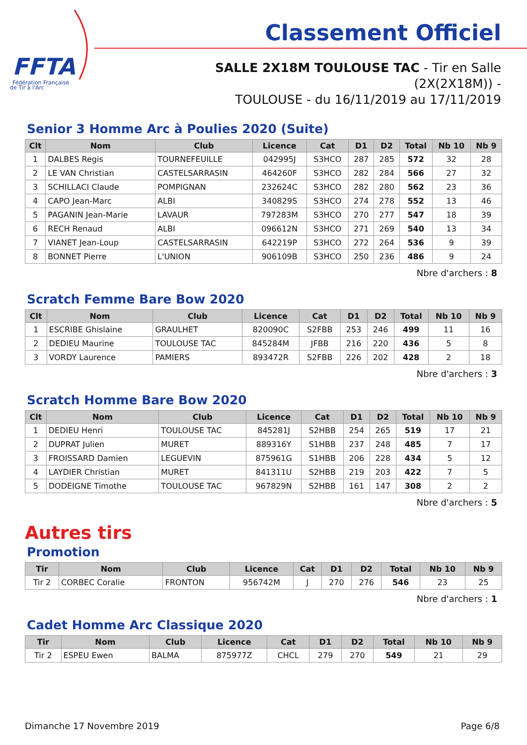FFTA
Fédération Française
de Tir à l'Arc
Classement Officiel
SALLE 2X18M TOULOUSE TAC - Tir en Salle (2X(2X18M)) -
TOULOUSE - du 16/11/2019 au 17/11/2019
Senior 3 Homme Arc à Poulies 2020 (Suite)
| Clt | Nom | Club | Licence | Cat | D1 | D2 | Total | Nb 10 | Nb 9 |
| --- | --- | --- | --- | --- | --- | --- | --- | --- | --- |
| 1 | DALBES Regis | TOURNEFEUILLE | 042995J | S3HCO | 287 | 285 | 572 | 32 | 28 |
| 2 | LE VAN Christian | CASTELSARRASIN | 464260F | S3HCO | 282 | 284 | 566 | 27 | 32 |
| 3 | SCHILLACI Claude | POMPIGNAN | 232624C | S3HCO | 282 | 280 | 562 | 23 | 36 |
| 4 | CAPO Jean-Marc | ALBI | 340829S | S3HCO | 274 | 278 | 552 | 13 | 46 |
| 5 | PAGANIN Jean-Marie | LAVAUR | 797283M | S3HCO | 270 | 277 | 547 | 18 | 39 |
| 6 | RECH Renaud | ALBI | 096612N | S3HCO | 271 | 269 | 540 | 13 | 34 |
| 7 | VIANET Jean-Loup | CASTELSARRASIN | 642219P | S3HCO | 272 | 264 | 536 | 9 | 39 |
| 8 | BONNET Pierre | L'UNION | 906109B | S3HCO | 250 | 236 | 486 | 9 | 24 |
Nbre d'archers : 8
Scratch Femme Bare Bow 2020
| Clt | Nom | Club | Licence | Cat | D1 | D2 | Total | Nb 10 | Nb 9 |
| --- | --- | --- | --- | --- | --- | --- | --- | --- | --- |
| 1 | ESCRIBE Ghislaine | GRAULHET | 820090C | S2FBB | 253 | 246 | 499 | 11 | 16 |
| 2 | DEDIEU Maurine | TOULOUSE TAC | 845284M | JFBB | 216 | 220 | 436 | 5 | 8 |
| 3 | VORDY Laurence | PAMIERS | 893472R | S2FBB | 226 | 202 | 428 | 2 | 18 |
Nbre d'archers : 3
Scratch Homme Bare Bow 2020
| Clt | Nom | Club | Licence | Cat | D1 | D2 | Total | Nb 10 | Nb 9 |
| --- | --- | --- | --- | --- | --- | --- | --- | --- | --- |
| 1 | DEDIEU Henri | TOULOUSE TAC | 845281J | S2HBB | 254 | 265 | 519 | 17 | 21 |
| 2 | DUPRAT Julien | MURET | 889316Y | S1HBB | 237 | 248 | 485 | 7 | 17 |
| 3 | FROISSARD Damien | LEGUEVIN | 875961G | S1HBB | 206 | 228 | 434 | 5 | 12 |
| 4 | LAYDIER Christian | MURET | 841311U | S2HBB | 219 | 203 | 422 | 7 | 5 |
| 5 | DODEIGNE Timothe | TOULOUSE TAC | 967829N | S2HBB | 161 | 147 | 308 | 2 | 2 |
Nbre d'archers : 5
Autres tirs
Promotion
| Tir | Nom | Club | Licence | Cat | D1 | D2 | Total | Nb 10 | Nb 9 |
| --- | --- | --- | --- | --- | --- | --- | --- | --- | --- |
| Tir 2 | CORBEC Coralie | FRONTON | 956742M | J | 270 | 276 | 546 | 23 | 25 |
Nbre d'archers : 1
Cadet Homme Arc Classique 2020
| Tir | Nom | Club | Licence | Cat | D1 | D2 | Total | Nb 10 | Nb 9 |
| --- | --- | --- | --- | --- | --- | --- | --- | --- | --- |
| Tir 2 | ESPEU Ewen | BALMA | 875977Z | CHCL | 279 | 270 | 549 | 21 | 29 |
Dimanche 17 Novembre 2019 Page 6/8